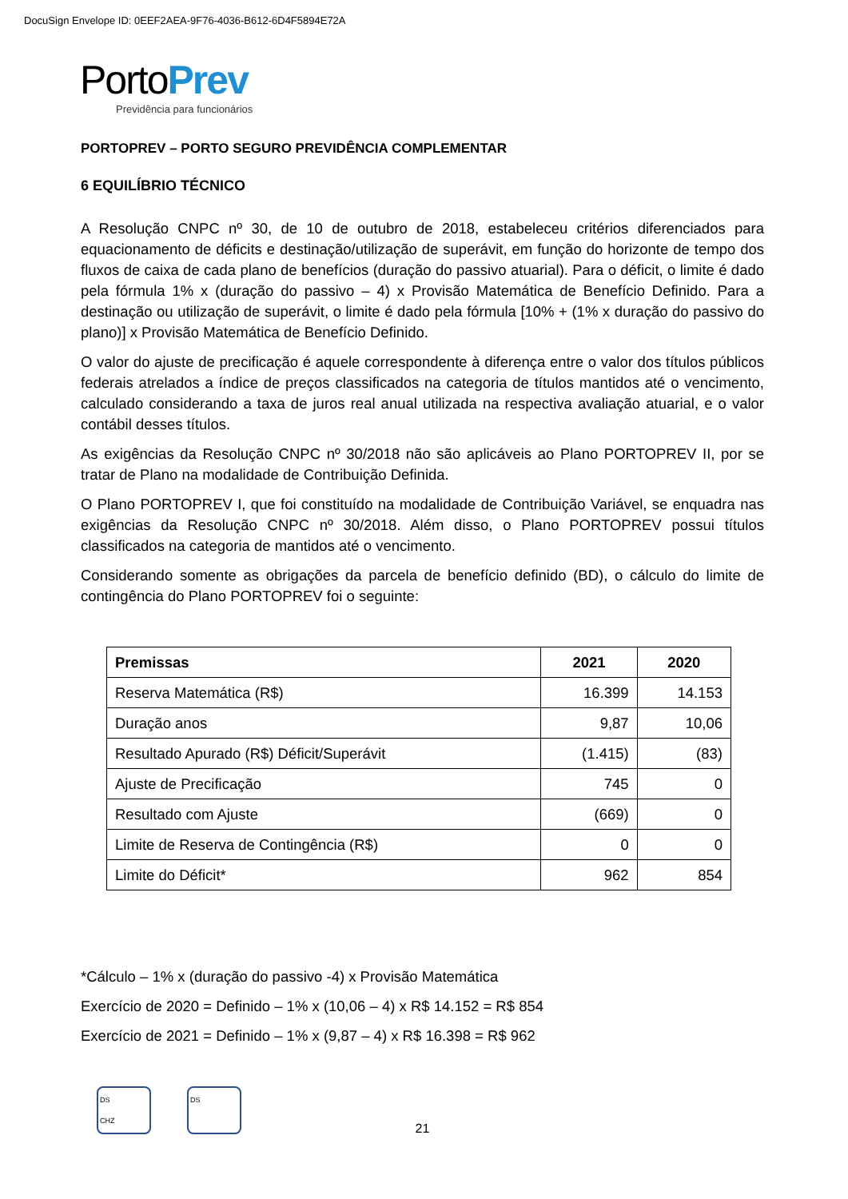DocuSign Envelope ID: 0EEF2AEA-9F76-4036-B612-6D4F5894E72A
PortoPrev
Previdência para funcionários
PORTOPREV – PORTO SEGURO PREVIDÊNCIA COMPLEMENTAR
6 EQUILÍBRIO TÉCNICO
A Resolução CNPC nº 30, de 10 de outubro de 2018, estabeleceu critérios diferenciados para equacionamento de déficits e destinação/utilização de superávit, em função do horizonte de tempo dos fluxos de caixa de cada plano de benefícios (duração do passivo atuarial). Para o déficit, o limite é dado pela fórmula 1% x (duração do passivo – 4) x Provisão Matemática de Benefício Definido. Para a destinação ou utilização de superávit, o limite é dado pela fórmula [10% + (1% x duração do passivo do plano)] x Provisão Matemática de Benefício Definido.
O valor do ajuste de precificação é aquele correspondente à diferença entre o valor dos títulos públicos federais atrelados a índice de preços classificados na categoria de títulos mantidos até o vencimento, calculado considerando a taxa de juros real anual utilizada na respectiva avaliação atuarial, e o valor contábil desses títulos.
As exigências da Resolução CNPC nº 30/2018 não são aplicáveis ao Plano PORTOPREV II, por se tratar de Plano na modalidade de Contribuição Definida.
O Plano PORTOPREV I, que foi constituído na modalidade de Contribuição Variável, se enquadra nas exigências da Resolução CNPC nº 30/2018. Além disso, o Plano PORTOPREV possui títulos classificados na categoria de mantidos até o vencimento.
Considerando somente as obrigações da parcela de benefício definido (BD), o cálculo do limite de contingência do Plano PORTOPREV foi o seguinte:
| Premissas | 2021 | 2020 |
| --- | --- | --- |
| Reserva Matemática (R$) | 16.399 | 14.153 |
| Duração anos | 9,87 | 10,06 |
| Resultado Apurado (R$) Déficit/Superávit | (1.415) | (83) |
| Ajuste de Precificação | 745 | 0 |
| Resultado com Ajuste | (669) | 0 |
| Limite de Reserva de Contingência (R$) | 0 | 0 |
| Limite do Déficit* | 962 | 854 |
*Cálculo – 1% x (duração do passivo -4) x Provisão Matemática
Exercício de 2020 = Definido – 1% x (10,06 – 4) x R$ 14.152 = R$ 854
Exercício de 2021 = Definido – 1% x (9,87 – 4) x R$ 16.398 = R$ 962
DS
CHZ
DS
21